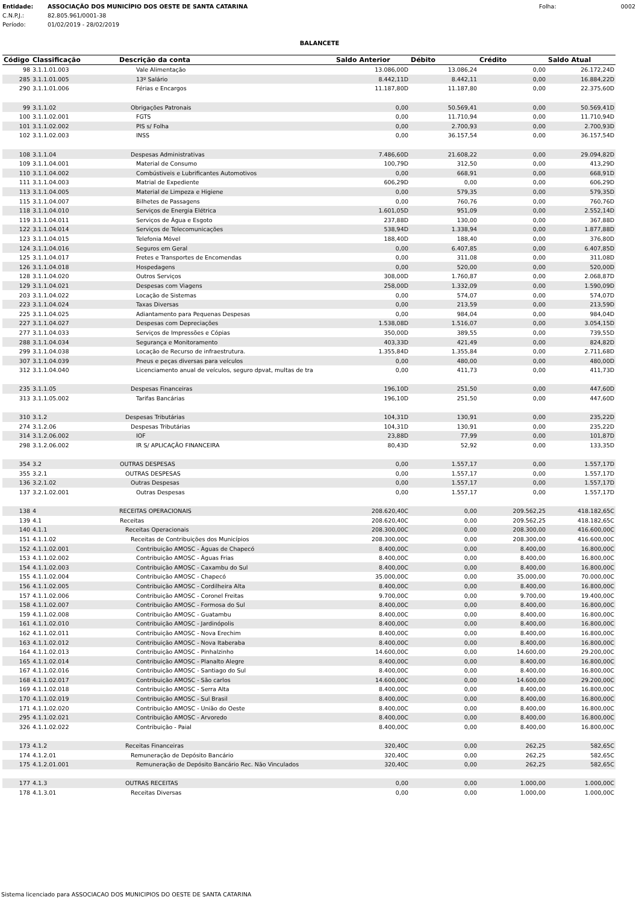| Entidade: | ASSOCIAÇÃO DOS MUNICÍPIO DOS OESTE DE SANTA CATARINA | Folha: | 0002 |
| C.N.P.J.: | 82.805.961/0001-38 | | |
| Período: | 01/02/2019 - 28/02/2019 | | |
BALANCETE
| Código | Classificação | Descrição da conta | Saldo Anterior | Débito | Crédito | Saldo Atual |
| --- | --- | --- | --- | --- | --- | --- |
| 98 | 3.1.1.01.003 | Vale Alimentação | 13.086,00D | 13.086,24 | 0,00 | 26.172,24D |
| 285 | 3.1.1.01.005 | 13º Salário | 8.442,11D | 8.442,11 | 0,00 | 16.884,22D |
| 290 | 3.1.1.01.006 | Férias e Encargos | 11.187,80D | 11.187,80 | 0,00 | 22.375,60D |
| 99 | 3.1.1.02 | Obrigações Patronais | 0,00 | 50.569,41 | 0,00 | 50.569,41D |
| 100 | 3.1.1.02.001 | FGTS | 0,00 | 11.710,94 | 0,00 | 11.710,94D |
| 101 | 3.1.1.02.002 | PIS s/ Folha | 0,00 | 2.700,93 | 0,00 | 2.700,93D |
| 102 | 3.1.1.02.003 | INSS | 0,00 | 36.157,54 | 0,00 | 36.157,54D |
| 108 | 3.1.1.04 | Despesas Administrativas | 7.486,60D | 21.608,22 | 0,00 | 29.094,82D |
| 109 | 3.1.1.04.001 | Material de Consumo | 100,79D | 312,50 | 0,00 | 413,29D |
| 110 | 3.1.1.04.002 | Combústiveis e Lubrificantes Automotivos | 0,00 | 668,91 | 0,00 | 668,91D |
| 111 | 3.1.1.04.003 | Matrial de Expediente | 606,29D | 0,00 | 0,00 | 606,29D |
| 113 | 3.1.1.04.005 | Material de Limpeza e Higiene | 0,00 | 579,35 | 0,00 | 579,35D |
| 115 | 3.1.1.04.007 | Bilhetes de Passagens | 0,00 | 760,76 | 0,00 | 760,76D |
| 118 | 3.1.1.04.010 | Serviços de Energia Elétrica | 1.601,05D | 951,09 | 0,00 | 2.552,14D |
| 119 | 3.1.1.04.011 | Serviços de Água e Esgoto | 237,88D | 130,00 | 0,00 | 367,88D |
| 122 | 3.1.1.04.014 | Serviços de Telecomunicações | 538,94D | 1.338,94 | 0,00 | 1.877,88D |
| 123 | 3.1.1.04.015 | Telefonia Móvel | 188,40D | 188,40 | 0,00 | 376,80D |
| 124 | 3.1.1.04.016 | Seguros em Geral | 0,00 | 6.407,85 | 0,00 | 6.407,85D |
| 125 | 3.1.1.04.017 | Fretes e Transportes de Encomendas | 0,00 | 311,08 | 0,00 | 311,08D |
| 126 | 3.1.1.04.018 | Hospedagens | 0,00 | 520,00 | 0,00 | 520,00D |
| 128 | 3.1.1.04.020 | Outros Serviços | 308,00D | 1.760,87 | 0,00 | 2.068,87D |
| 129 | 3.1.1.04.021 | Despesas com Viagens | 258,00D | 1.332,09 | 0,00 | 1.590,09D |
| 203 | 3.1.1.04.022 | Locação de Sistemas | 0,00 | 574,07 | 0,00 | 574,07D |
| 223 | 3.1.1.04.024 | Taxas Diversas | 0,00 | 213,59 | 0,00 | 213,59D |
| 225 | 3.1.1.04.025 | Adiantamento para Pequenas Despesas | 0,00 | 984,04 | 0,00 | 984,04D |
| 227 | 3.1.1.04.027 | Despesas com Depreciações | 1.538,08D | 1.516,07 | 0,00 | 3.054,15D |
| 277 | 3.1.1.04.033 | Serviços de Impressões e Cópias | 350,00D | 389,55 | 0,00 | 739,55D |
| 288 | 3.1.1.04.034 | Segurança e Monitoramento | 403,33D | 421,49 | 0,00 | 824,82D |
| 299 | 3.1.1.04.038 | Locação de Recurso de infraestrutura. | 1.355,84D | 1.355,84 | 0,00 | 2.711,68D |
| 307 | 3.1.1.04.039 | Pneus e peças diversas para veículos | 0,00 | 480,00 | 0,00 | 480,00D |
| 312 | 3.1.1.04.040 | Licenciamento anual de veículos, seguro dpvat, multas de tra | 0,00 | 411,73 | 0,00 | 411,73D |
| 235 | 3.1.1.05 | Despesas Financeiras | 196,10D | 251,50 | 0,00 | 447,60D |
| 313 | 3.1.1.05.002 | Tarifas Bancárias | 196,10D | 251,50 | 0,00 | 447,60D |
| 310 | 3.1.2 | Despesas Tributárias | 104,31D | 130,91 | 0,00 | 235,22D |
| 274 | 3.1.2.06 | Despesas Tributárias | 104,31D | 130,91 | 0,00 | 235,22D |
| 314 | 3.1.2.06.002 | IOF | 23,88D | 77,99 | 0,00 | 101,87D |
| 298 | 3.1.2.06.002 | IR S/ APLICAÇÃO FINANCEIRA | 80,43D | 52,92 | 0,00 | 133,35D |
| 354 | 3.2 | OUTRAS DESPESAS | 0,00 | 1.557,17 | 0,00 | 1.557,17D |
| 355 | 3.2.1 | OUTRAS DESPESAS | 0,00 | 1.557,17 | 0,00 | 1.557,17D |
| 136 | 3.2.1.02 | Outras Despesas | 0,00 | 1.557,17 | 0,00 | 1.557,17D |
| 137 | 3.2.1.02.001 | Outras Despesas | 0,00 | 1.557,17 | 0,00 | 1.557,17D |
| 138 | 4 | RECEITAS OPERACIONAIS | 208.620,40C | 0,00 | 209.562,25 | 418.182,65C |
| 139 | 4.1 | Receitas | 208.620,40C | 0,00 | 209.562,25 | 418.182,65C |
| 140 | 4.1.1 | Receitas Operacionais | 208.300,00C | 0,00 | 208.300,00 | 416.600,00C |
| 151 | 4.1.1.02 | Receitas de Contribuições dos Municípios | 208.300,00C | 0,00 | 208.300,00 | 416.600,00C |
| 152 | 4.1.1.02.001 | Contribuição AMOSC - Águas de Chapecó | 8.400,00C | 0,00 | 8.400,00 | 16.800,00C |
| 153 | 4.1.1.02.002 | Contribuição AMOSC - Águas Frias | 8.400,00C | 0,00 | 8.400,00 | 16.800,00C |
| 154 | 4.1.1.02.003 | Contribuição AMOSC - Caxambu do Sul | 8.400,00C | 0,00 | 8.400,00 | 16.800,00C |
| 155 | 4.1.1.02.004 | Contribuição AMOSC - Chapecó | 35.000,00C | 0,00 | 35.000,00 | 70.000,00C |
| 156 | 4.1.1.02.005 | Contribuição AMOSC - Cordilheira Alta | 8.400,00C | 0,00 | 8.400,00 | 16.800,00C |
| 157 | 4.1.1.02.006 | Contribuição AMOSC - Coronel Freitas | 9.700,00C | 0,00 | 9.700,00 | 19.400,00C |
| 158 | 4.1.1.02.007 | Contribuição AMOSC - Formosa do Sul | 8.400,00C | 0,00 | 8.400,00 | 16.800,00C |
| 159 | 4.1.1.02.008 | Contribuição AMOSC - Guatambu | 8.400,00C | 0,00 | 8.400,00 | 16.800,00C |
| 161 | 4.1.1.02.010 | Contribuição AMOSC - Jardinópolis | 8.400,00C | 0,00 | 8.400,00 | 16.800,00C |
| 162 | 4.1.1.02.011 | Contribuição AMOSC - Nova Erechim | 8.400,00C | 0,00 | 8.400,00 | 16.800,00C |
| 163 | 4.1.1.02.012 | Contribuição AMOSC - Nova Itaberaba | 8.400,00C | 0,00 | 8.400,00 | 16.800,00C |
| 164 | 4.1.1.02.013 | Contribuição AMOSC - Pinhalzinho | 14.600,00C | 0,00 | 14.600,00 | 29.200,00C |
| 165 | 4.1.1.02.014 | Contribuição AMOSC - Planalto Alegre | 8.400,00C | 0,00 | 8.400,00 | 16.800,00C |
| 167 | 4.1.1.02.016 | Contribuição AMOSC - Santiago do Sul | 8.400,00C | 0,00 | 8.400,00 | 16.800,00C |
| 168 | 4.1.1.02.017 | Contribuição AMOSC - São carlos | 14.600,00C | 0,00 | 14.600,00 | 29.200,00C |
| 169 | 4.1.1.02.018 | Contribuição AMOSC - Serra Alta | 8.400,00C | 0,00 | 8.400,00 | 16.800,00C |
| 170 | 4.1.1.02.019 | Contribuição AMOSC - Sul Brasil | 8.400,00C | 0,00 | 8.400,00 | 16.800,00C |
| 171 | 4.1.1.02.020 | Contribuição AMOSC - União do Oeste | 8.400,00C | 0,00 | 8.400,00 | 16.800,00C |
| 295 | 4.1.1.02.021 | Contribuição AMOSC - Arvoredo | 8.400,00C | 0,00 | 8.400,00 | 16.800,00C |
| 326 | 4.1.1.02.022 | Contribuição - Paial | 8.400,00C | 0,00 | 8.400,00 | 16.800,00C |
| 173 | 4.1.2 | Receitas Financeiras | 320,40C | 0,00 | 262,25 | 582,65C |
| 174 | 4.1.2.01 | Remuneração de Depósito Bancário | 320,40C | 0,00 | 262,25 | 582,65C |
| 175 | 4.1.2.01.001 | Remuneração de Depósito Bancário Rec. Não Vinculados | 320,40C | 0,00 | 262,25 | 582,65C |
| 177 | 4.1.3 | OUTRAS RECEITAS | 0,00 | 0,00 | 1.000,00 | 1.000,00C |
| 178 | 4.1.3.01 | Receitas Diversas | 0,00 | 0,00 | 1.000,00 | 1.000,00C |
Sistema licenciado para ASSOCIACAO DOS MUNICIPIOS DO OESTE DE SANTA CATARINA